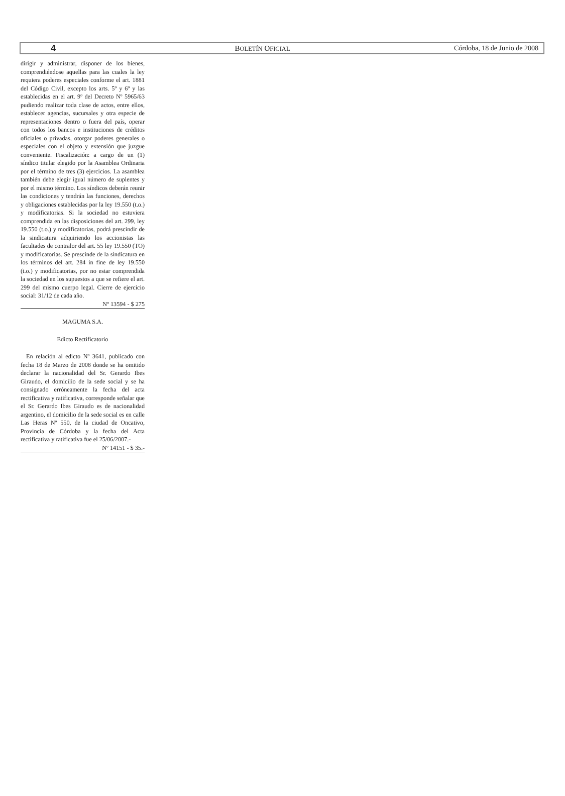4 BOLETÍN OFICIAL Córdoba, 18 de Junio de 2008
dirigir y administrar, disponer de los bienes, comprendiéndose aquellas para las cuales la ley requiera poderes especiales conforme el art. 1881 del Código Civil, excepto los arts. 5º y 6º y las establecidas en el art. 9º del Decreto Nº 5965/63 pudiendo realizar toda clase de actos, entre ellos, establecer agencias, sucursales y otra especie de representaciones dentro o fuera del país, operar con todos los bancos e instituciones de créditos oficiales o privadas, otorgar poderes generales o especiales con el objeto y extensión que juzgue conveniente. Fiscalización: a cargo de un (1) síndico titular elegido por la Asamblea Ordinaria por el término de tres (3) ejercicios. La asamblea también debe elegir igual número de suplentes y por el mismo término. Los síndicos deberán reunir las condiciones y tendrán las funciones, derechos y obligaciones establecidas por la ley 19.550 (t.o.) y modificatorias. Si la sociedad no estuviera comprendida en las disposiciones del art. 299, ley 19.550 (t.o.) y modificatorias, podrá prescindir de la sindicatura adquiriendo los accionistas las facultades de contralor del art. 55 ley 19.550 (TO) y modificatorias. Se prescinde de la sindicatura en los términos del art. 284 in fine de ley 19.550 (t.o.) y modificatorias, por no estar comprendida la sociedad en los supuestos a que se refiere el art. 299 del mismo cuerpo legal. Cierre de ejercicio social: 31/12 de cada año.
Nº 13594 - $ 275
MAGUMA S.A.
Edicto Rectificatorio
En relación al edicto Nº 3641, publicado con fecha 18 de Marzo de 2008 donde se ha omitido declarar la nacionalidad del Sr. Gerardo Ibes Giraudo, el domicilio de la sede social y se ha consignado erróneamente la fecha del acta rectificativa y ratificativa, corresponde señalar que el Sr. Gerardo Ibes Giraudo es de nacionalidad argentino, el domicilio de la sede social es en calle Las Heras Nº 550, de la ciudad de Oncativo, Provincia de Córdoba y la fecha del Acta rectificativa y ratificativa fue el 25/06/2007.-
Nº 14151 - $ 35.-